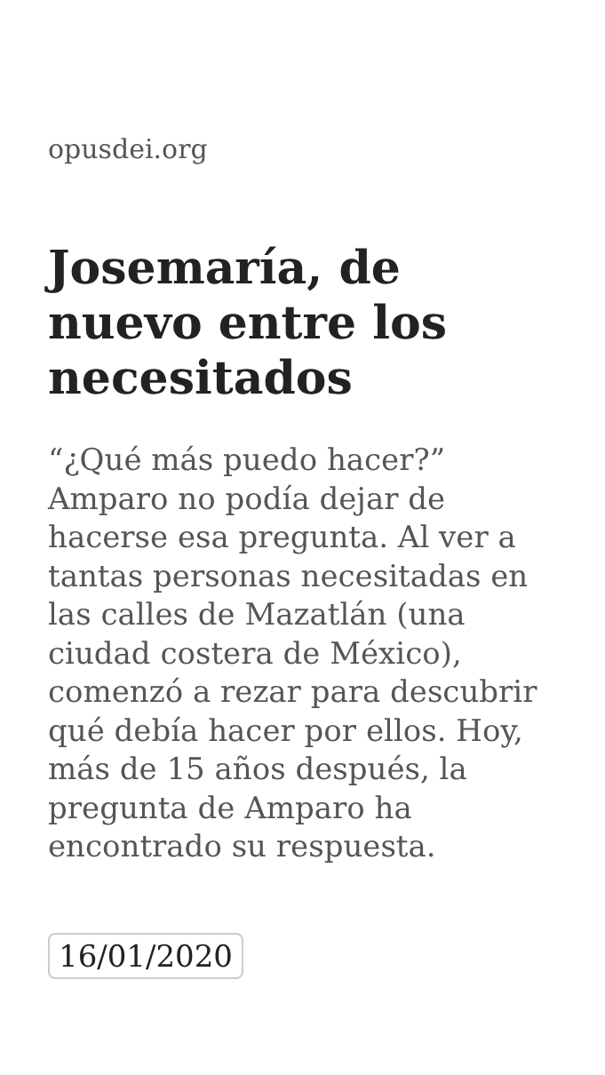opusdei.org
Josemaría, de nuevo entre los necesitados
“¿Qué más puedo hacer?” Amparo no podía dejar de hacerse esa pregunta. Al ver a tantas personas necesitadas en las calles de Mazatlán (una ciudad costera de México), comenzó a rezar para descubrir qué debía hacer por ellos. Hoy, más de 15 años después, la pregunta de Amparo ha encontrado su respuesta.
16/01/2020